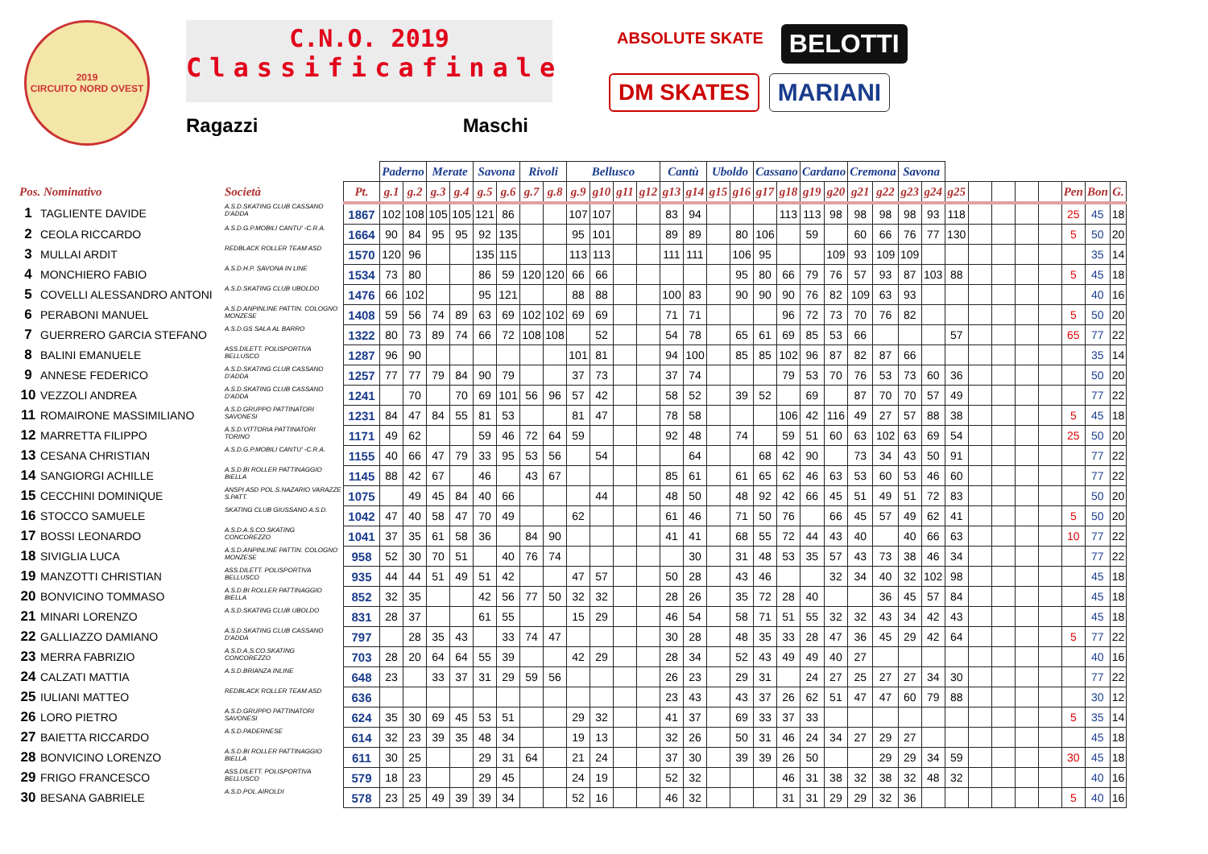2019
CIRCUITO NORD OVEST
C.N.O. 2019
Classifica finale
Ragazzi Maschi
ABSOLUTE SKATE BELOTTI DM SKATES MARIANI
| | | | | Paderno | | Merate | | Savona | | Rivoli | | Bellusco | | | | Cantù | | Uboldo | | Cassano | | Cardano | | Cremona | | Savona | | | | | | | | | |
| --- | --- | --- | --- | --- | --- | --- | --- | --- | --- | --- | --- | --- | --- | --- | --- | --- | --- | --- | --- | --- | --- | --- | --- | --- | --- | --- | --- | --- | --- | --- | --- | --- | --- | --- | --- |
| Pos. Nominativo | | Società | Pt. | g.1 | g.2 | g.3 | g.4 | g.5 | g.6 | g.7 | g.8 | g.9 | g10 | g11 | g12 | g13 | g14 | g15 | g16 | g17 | g18 | g19 | g20 | g21 | g22 | g23 | g24 | g25 | | | | | Pen | Bon | G. |
| 1 | TAGLIENTE DAVIDE | A.S.D.SKATING CLUB CASSANO D'ADDA | 1867 | 102 | 108 | 105 | 105 | 121 | 86 | | | 107 | 107 | | | 83 | 94 | | | | 113 | 113 | 98 | 98 | 98 | 98 | 93 | 118 | | | | | 25 | 45 | 18 |
| 2 | CEOLA RICCARDO | A.S.D.G.P.MOBILI CANTU' -C.R.A. | 1664 | 90 | 84 | 95 | 95 | 92 | 135 | | | 95 | 101 | | | 89 | 89 | | 80 | 106 | | 59 | | 60 | 66 | 76 | 77 | 130 | | | | | 5 | 50 | 20 |
| 3 | MULLAI ARDIT | REDBLACK ROLLER TEAM ASD | 1570 | 120 | 96 | | | 135 | 115 | | | 113 | 113 | | | 111 | 111 | | 106 | 95 | | | 109 | 93 | 109 | 109 | | | | | | | | 35 | 14 |
| 4 | MONCHIERO FABIO | A.S.D.H.P. SAVONA IN LINE | 1534 | 73 | 80 | | | 86 | 59 | 120 | 120 | 66 | 66 | | | | | | 95 | 80 | 66 | 79 | 76 | 57 | 93 | 87 | 103 | 88 | | | | | 5 | 45 | 18 |
| 5 | COVELLI ALESSANDRO ANTONI | A.S.D.SKATING CLUB UBOLDO | 1476 | 66 | 102 | | | 95 | 121 | | | 88 | 88 | | | 100 | 83 | | 90 | 90 | 90 | 76 | 82 | 109 | 63 | 93 | | | | | | | | 40 | 16 |
| 6 | PERABONI MANUEL | A.S.D.ANPINLINE PATTIN. COLOGNO MONZESE | 1408 | 59 | 56 | 74 | 89 | 63 | 69 | 102 | 102 | 69 | 69 | | | 71 | 71 | | | | 96 | 72 | 73 | 70 | 76 | 82 | | | | | | | 5 | 50 | 20 |
| 7 | GUERRERO GARCIA STEFANO | A.S.D.GS SALA AL BARRO | 1322 | 80 | 73 | 89 | 74 | 66 | 72 | 108 | 108 | | 52 | | | 54 | 78 | | 65 | 61 | 69 | 85 | 53 | 66 | | | | 57 | | | | | 65 | 77 | 22 |
| 8 | BALINI EMANUELE | ASS.DILETT. POLISPORTIVA BELLUSCO | 1287 | 96 | 90 | | | | | | | 101 | 81 | | | 94 | 100 | | 85 | 85 | 102 | 96 | 87 | 82 | 87 | 66 | | | | | | | | 35 | 14 |
| 9 | ANNESE FEDERICO | A.S.D.SKATING CLUB CASSANO D'ADDA | 1257 | 77 | 77 | 79 | 84 | 90 | 79 | | | 37 | 73 | | | 37 | 74 | | | | 79 | 53 | 70 | 76 | 53 | 73 | 60 | 36 | | | | | | 50 | 20 |
| 10 | VEZZOLI ANDREA | A.S.D.SKATING CLUB CASSANO D'ADDA | 1241 | | 70 | | 70 | 69 | 101 | 56 | 96 | 57 | 42 | | | 58 | 52 | | 39 | 52 | | 69 | | 87 | 70 | 70 | 57 | 49 | | | | | | 77 | 22 |
| 11 | ROMAIRONE MASSIMILIANO | A.S.D.GRUPPO PATTINATORI SAVONESI | 1231 | 84 | 47 | 84 | 55 | 81 | 53 | | | 81 | 47 | | | 78 | 58 | | | | 106 | 42 | 116 | 49 | 27 | 57 | 88 | 38 | | | | | 5 | 45 | 18 |
| 12 | MARRETTA FILIPPO | A.S.D.VITTORIA PATTINATORI TORINO | 1171 | 49 | 62 | | | 59 | 46 | 72 | 64 | 59 | | | | 92 | 48 | | 74 | | 59 | 51 | 60 | 63 | 102 | 63 | 69 | 54 | | | | | 25 | 50 | 20 |
| 13 | CESANA CHRISTIAN | A.S.D.G.P.MOBILI CANTU' -C.R.A. | 1155 | 40 | 66 | 47 | 79 | 33 | 95 | 53 | 56 | | 54 | | | | 64 | | | 68 | 42 | 90 | | 73 | 34 | 43 | 50 | 91 | | | | | | 77 | 22 |
| 14 | SANGIORGI ACHILLE | A.S.D.BI ROLLER PATTINAGGIO BIELLA | 1145 | 88 | 42 | 67 | | 46 | | 43 | 67 | | | | | 85 | 61 | | 61 | 65 | 62 | 46 | 63 | 53 | 60 | 53 | 46 | 60 | | | | | | 77 | 22 |
| 15 | CECCHINI DOMINIQUE | ANSPI ASD POL.S.NAZARIO VARAZZE S.PATT. | 1075 | | 49 | 45 | 84 | 40 | 66 | | | | 44 | | | 48 | 50 | | 48 | 92 | 42 | 66 | 45 | 51 | 49 | 51 | 72 | 83 | | | | | | 50 | 20 |
| 16 | STOCCO SAMUELE | SKATING CLUB GIUSSANO A.S.D. | 1042 | 47 | 40 | 58 | 47 | 70 | 49 | | | 62 | | | | 61 | 46 | | 71 | 50 | 76 | | 66 | 45 | 57 | 49 | 62 | 41 | | | | | 5 | 50 | 20 |
| 17 | BOSSI LEONARDO | A.S.D.A.S.CO.SKATING CONCOREZZO | 1041 | 37 | 35 | 61 | 58 | 36 | | 84 | 90 | | | | | 41 | 41 | | 68 | 55 | 72 | 44 | 43 | 40 | | 40 | 66 | 63 | | | | | 10 | 77 | 22 |
| 18 | SIVIGLIA LUCA | A.S.D.ANPINLINE PATTIN. COLOGNO MONZESE | 958 | 52 | 30 | 70 | 51 | | 40 | 76 | 74 | | | | | | 30 | | 31 | 48 | 53 | 35 | 57 | 43 | 73 | 38 | 46 | 34 | | | | | | 77 | 22 |
| 19 | MANZOTTI CHRISTIAN | ASS.DILETT. POLISPORTIVA BELLUSCO | 935 | 44 | 44 | 51 | 49 | 51 | 42 | | | 47 | 57 | | | 50 | 28 | | 43 | 46 | | | 32 | 34 | 40 | 32 | 102 | 98 | | | | | | 45 | 18 |
| 20 | BONVICINO TOMMASO | A.S.D.BI ROLLER PATTINAGGIO BIELLA | 852 | 32 | 35 | | | 42 | 56 | 77 | 50 | 32 | 32 | | | 28 | 26 | | 35 | 72 | 28 | 40 | | | 36 | 45 | 57 | 84 | | | | | | 45 | 18 |
| 21 | MINARI LORENZO | A.S.D.SKATING CLUB UBOLDO | 831 | 28 | 37 | | | 61 | 55 | | | 15 | 29 | | | 46 | 54 | | 58 | 71 | 51 | 55 | 32 | 32 | 43 | 34 | 42 | 43 | | | | | | 45 | 18 |
| 22 | GALLIAZZO DAMIANO | A.S.D.SKATING CLUB CASSANO D'ADDA | 797 | | 28 | 35 | 43 | | 33 | 74 | 47 | | | | | 30 | 28 | | 48 | 35 | 33 | 28 | 47 | 36 | 45 | 29 | 42 | 64 | | | | | 5 | 77 | 22 |
| 23 | MERRA FABRIZIO | A.S.D.A.S.CO.SKATING CONCOREZZO | 703 | 28 | 20 | 64 | 64 | 55 | 39 | | | 42 | 29 | | | 28 | 34 | | 52 | 43 | 49 | 49 | 40 | 27 | | | | | | | | | | 40 | 16 |
| 24 | CALZATI MATTIA | A.S.D.BRIANZA INLINE | 648 | 23 | | 33 | 37 | 31 | 29 | 59 | 56 | | | | | 26 | 23 | | 29 | 31 | | 24 | 27 | 25 | 27 | 27 | 34 | 30 | | | | | | 77 | 22 |
| 25 | IULIANI MATTEO | REDBLACK ROLLER TEAM ASD | 636 | | | | | | | | | | | | | 23 | 43 | | 43 | 37 | 26 | 62 | 51 | 47 | 47 | 60 | 79 | 88 | | | | | | 30 | 12 |
| 26 | LORO PIETRO | A.S.D.GRUPPO PATTINATORI SAVONESI | 624 | 35 | 30 | 69 | 45 | 53 | 51 | | | 29 | 32 | | | 41 | 37 | | 69 | 33 | 37 | 33 | | | | | | | | | | | 5 | 35 | 14 |
| 27 | BAIETTA RICCARDO | A.S.D.PADERNESE | 614 | 32 | 23 | 39 | 35 | 48 | 34 | | | 19 | 13 | | | 32 | 26 | | 50 | 31 | 46 | 24 | 34 | 27 | 29 | 27 | | | | | | | | 45 | 18 |
| 28 | BONVICINO LORENZO | A.S.D.BI ROLLER PATTINAGGIO BIELLA | 611 | 30 | 25 | | | 29 | 31 | 64 | | 21 | 24 | | | 37 | 30 | | 39 | 39 | 26 | 50 | | | 29 | 29 | 34 | 59 | | | | | 30 | 45 | 18 |
| 29 | FRIGO FRANCESCO | ASS.DILETT. POLISPORTIVA BELLUSCO | 579 | 18 | 23 | | | 29 | 45 | | | 24 | 19 | | | 52 | 32 | | | | 46 | 31 | 38 | 32 | 38 | 32 | 48 | 32 | | | | | | 40 | 16 |
| 30 | BESANA GABRIELE | A.S.D.POL.AIROLDI | 578 | 23 | 25 | 49 | 39 | 39 | 34 | | | 52 | 16 | | | 46 | 32 | | | | 31 | 31 | 29 | 29 | 32 | 36 | | | | | | | 5 | 40 | 16 |